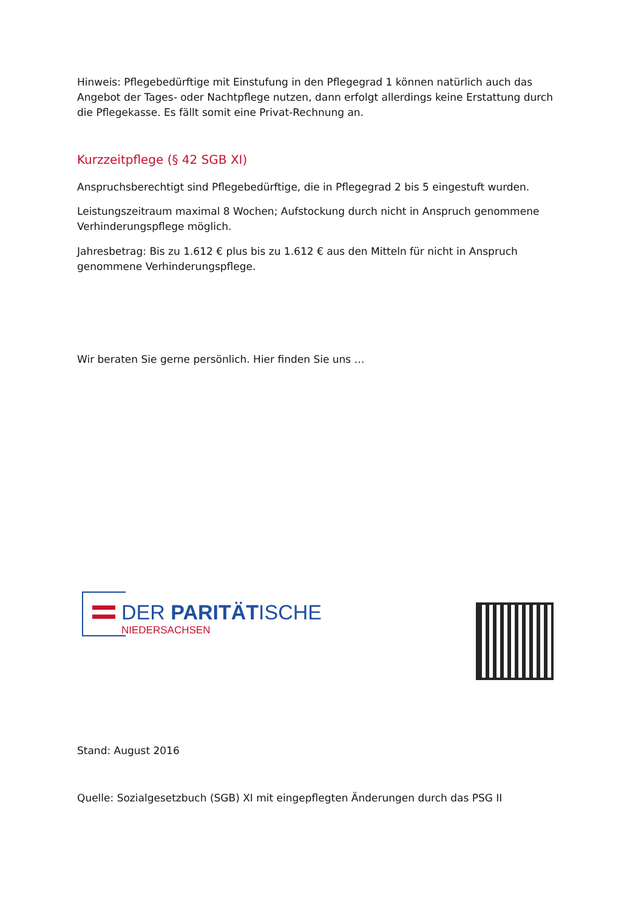Hinweis: Pflegebedürftige mit Einstufung in den Pflegegrad 1 können natürlich auch das Angebot der Tages- oder Nachtpflege nutzen, dann erfolgt allerdings keine Erstattung durch die Pflegekasse. Es fällt somit eine Privat-Rechnung an.
Kurzzeitpflege (§ 42 SGB XI)
Anspruchsberechtigt sind Pflegebedürftige, die in Pflegegrad 2 bis 5 eingestuft wurden.
Leistungszeitraum maximal 8 Wochen; Aufstockung durch nicht in Anspruch genommene Verhinderungspflege möglich.
Jahresbetrag: Bis zu 1.612 € plus bis zu 1.612 € aus den Mitteln für nicht in Anspruch genommene Verhinderungspflege.
Wir beraten Sie gerne persönlich. Hier finden Sie uns …
DER PARITÄTISCHE
NIEDERSACHSEN
Stand: August 2016
Quelle: Sozialgesetzbuch (SGB) XI mit eingepflegten Änderungen durch das PSG II